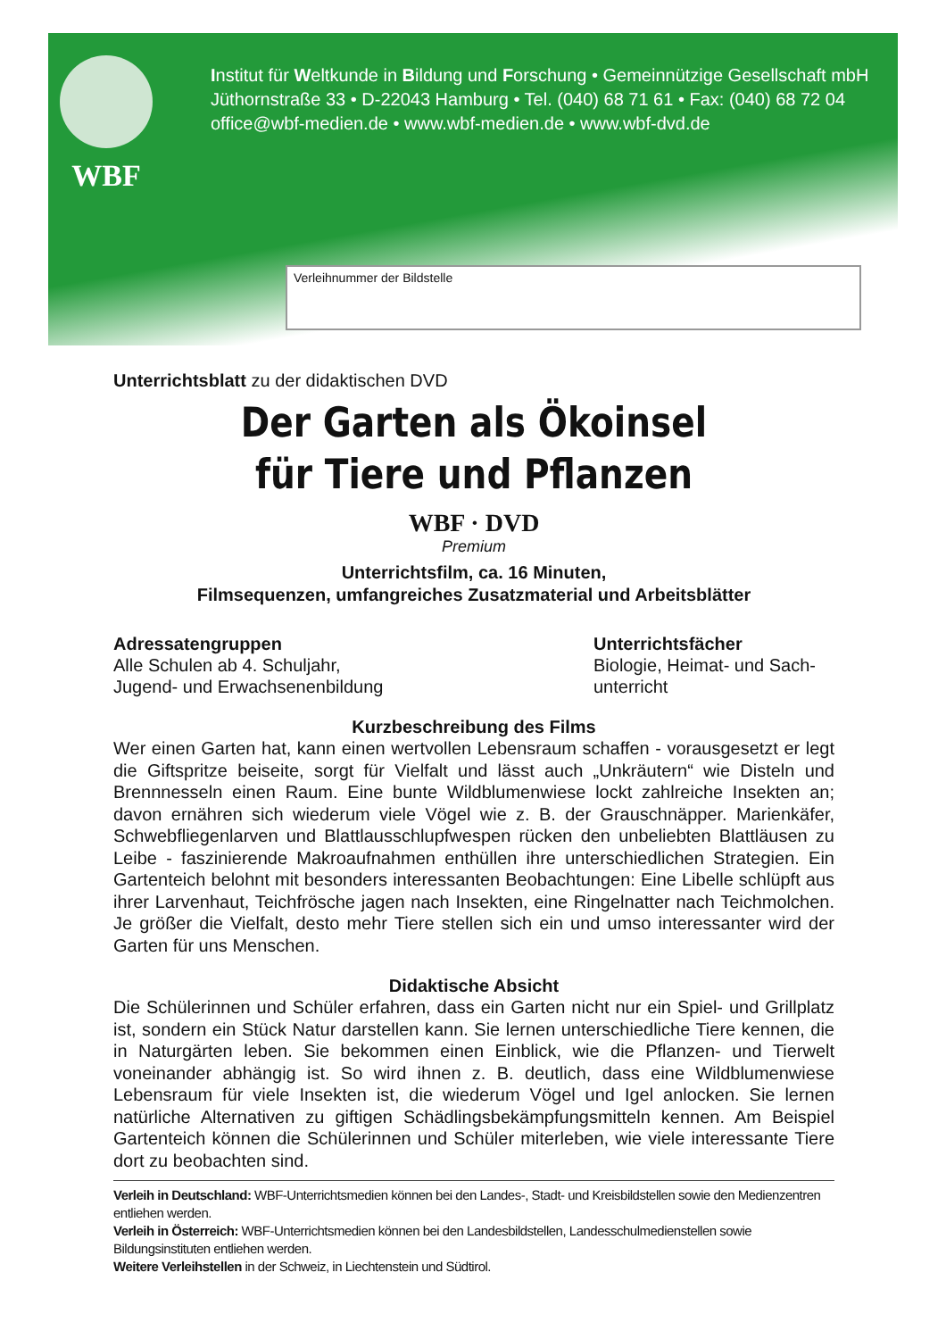WBF
Institut für Weltkunde in Bildung und Forschung • Gemeinnützige Gesellschaft mbH
Jüthornstraße 33 • D-22043 Hamburg • Tel. (040) 68 71 61 • Fax: (040) 68 72 04
office@wbf-medien.de • www.wbf-medien.de • www.wbf-dvd.de
Verleihnummer der Bildstelle
Unterrichtsblatt zu der didaktischen DVD
Der Garten als Ökoinsel
für Tiere und Pflanzen
WBF · DVD
Premium
Unterrichtsfilm, ca. 16 Minuten,
Filmsequenzen, umfangreiches Zusatzmaterial und Arbeitsblätter
Adressatengruppen
Alle Schulen ab 4. Schuljahr,
Jugend- und Erwachsenenbildung
Unterrichtsfächer
Biologie, Heimat- und Sach-
unterricht
Kurzbeschreibung des Films
Wer einen Garten hat, kann einen wertvollen Lebensraum schaffen - vorausgesetzt er legt die Giftspritze beiseite, sorgt für Vielfalt und lässt auch „Unkräutern“ wie Disteln und Brennnesseln einen Raum. Eine bunte Wildblumenwiese lockt zahlreiche Insekten an; davon ernähren sich wiederum viele Vögel wie z. B. der Grauschnäpper. Marienkäfer, Schwebfliegenlarven und Blattlausschlupfwespen rücken den unbeliebten Blattläusen zu Leibe - faszinierende Makroaufnahmen enthüllen ihre unterschiedlichen Strategien. Ein Gartenteich belohnt mit besonders interessanten Beobachtungen: Eine Libelle schlüpft aus ihrer Larvenhaut, Teichfrösche jagen nach Insekten, eine Ringelnatter nach Teichmolchen. Je größer die Vielfalt, desto mehr Tiere stellen sich ein und umso interessanter wird der Garten für uns Menschen.
Didaktische Absicht
Die Schülerinnen und Schüler erfahren, dass ein Garten nicht nur ein Spiel- und Grillplatz ist, sondern ein Stück Natur darstellen kann. Sie lernen unterschiedliche Tiere kennen, die in Naturgärten leben. Sie bekommen einen Einblick, wie die Pflanzen- und Tierwelt voneinander abhängig ist. So wird ihnen z. B. deutlich, dass eine Wildblumenwiese Lebensraum für viele Insekten ist, die wiederum Vögel und Igel anlocken. Sie lernen natürliche Alternativen zu giftigen Schädlingsbekämpfungsmitteln kennen. Am Beispiel Gartenteich können die Schülerinnen und Schüler miterleben, wie viele interessante Tiere dort zu beobachten sind.
Verleih in Deutschland: WBF-Unterrichtsmedien können bei den Landes-, Stadt- und Kreisbildstellen sowie den Medienzentren entliehen werden.
Verleih in Österreich: WBF-Unterrichtsmedien können bei den Landesbildstellen, Landesschulmedienstellen sowie Bildungsinstituten entliehen werden.
Weitere Verleihstellen in der Schweiz, in Liechtenstein und Südtirol.